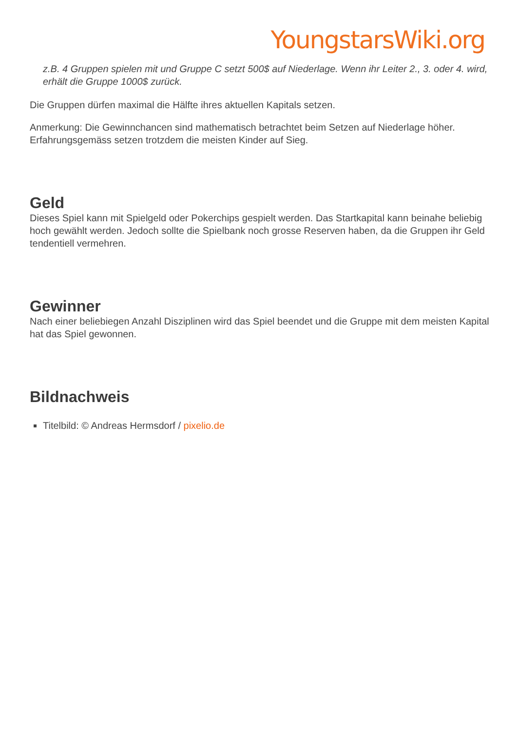YoungstarsWiki.org
z.B. 4 Gruppen spielen mit und Gruppe C setzt 500$ auf Niederlage. Wenn ihr Leiter 2., 3. oder 4. wird, erhält die Gruppe 1000$ zurück.
Die Gruppen dürfen maximal die Hälfte ihres aktuellen Kapitals setzen.
Anmerkung: Die Gewinnchancen sind mathematisch betrachtet beim Setzen auf Niederlage höher. Erfahrungsgemäss setzen trotzdem die meisten Kinder auf Sieg.
Geld
Dieses Spiel kann mit Spielgeld oder Pokerchips gespielt werden. Das Startkapital kann beinahe beliebig hoch gewählt werden. Jedoch sollte die Spielbank noch grosse Reserven haben, da die Gruppen ihr Geld tendentiell vermehren.
Gewinner
Nach einer beliebiegen Anzahl Disziplinen wird das Spiel beendet und die Gruppe mit dem meisten Kapital hat das Spiel gewonnen.
Bildnachweis
Titelbild: © Andreas Hermsdorf / pixelio.de